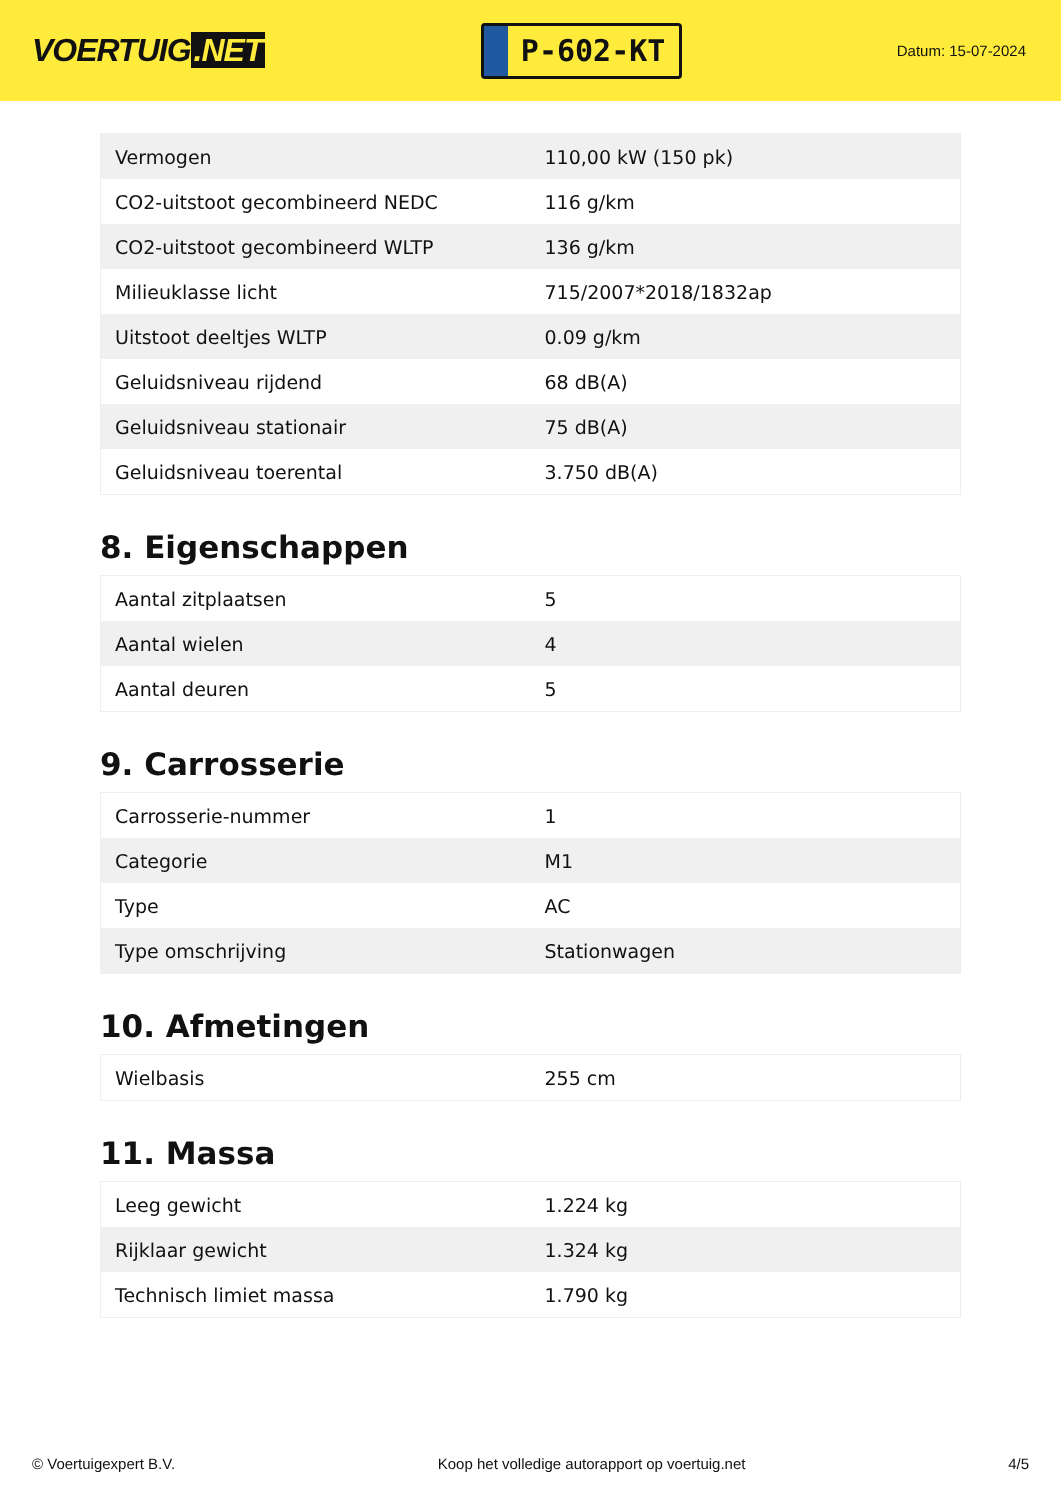VOERTUIG.NET
P-602-KT
Datum: 15-07-2024
| Vermogen | 110,00 kW (150 pk) |
| CO2-uitstoot gecombineerd NEDC | 116 g/km |
| CO2-uitstoot gecombineerd WLTP | 136 g/km |
| Milieuklasse licht | 715/2007*2018/1832ap |
| Uitstoot deeltjes WLTP | 0.09 g/km |
| Geluidsniveau rijdend | 68 dB(A) |
| Geluidsniveau stationair | 75 dB(A) |
| Geluidsniveau toerental | 3.750 dB(A) |
8. Eigenschappen
| Aantal zitplaatsen | 5 |
| Aantal wielen | 4 |
| Aantal deuren | 5 |
9. Carrosserie
| Carrosserie-nummer | 1 |
| Categorie | M1 |
| Type | AC |
| Type omschrijving | Stationwagen |
10. Afmetingen
| Wielbasis | 255 cm |
11. Massa
| Leeg gewicht | 1.224 kg |
| Rijklaar gewicht | 1.324 kg |
| Technisch limiet massa | 1.790 kg |
© Voertuigexpert B.V. Koop het volledige autorapport op voertuig.net 4/5